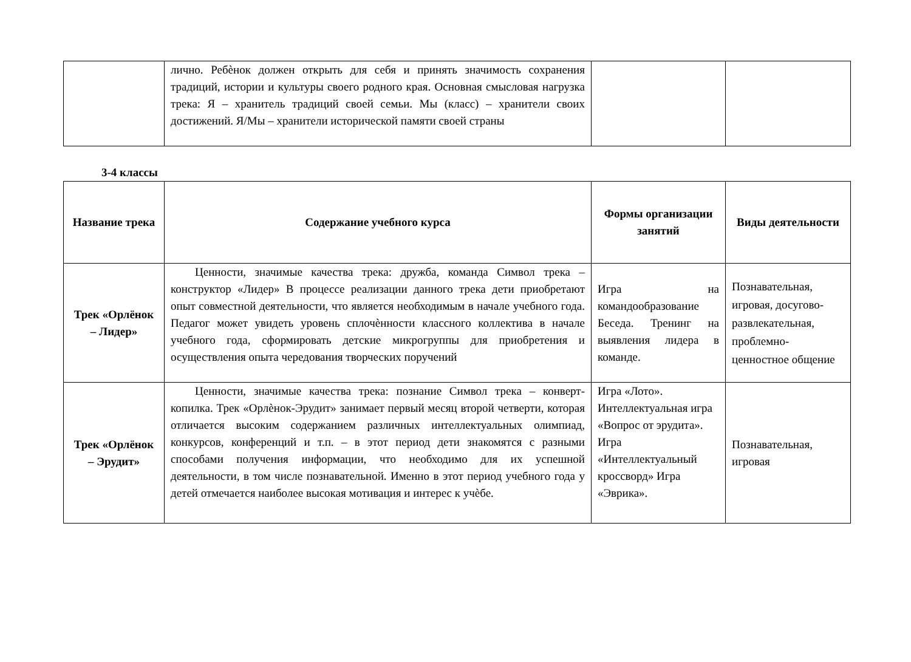| | лично. Ребѐнок должен открыть для себя и принять значимость сохранения традиций, истории и культуры своего родного края. Основная смысловая нагрузка трека: Я – хранитель традиций своей семьи. Мы (класс) – хранители своих достижений. Я/Мы – хранители исторической памяти своей страны | | |
3-4 классы
| Название трека | Содержание учебного курса | Формы организации занятий | Виды деятельности |
| --- | --- | --- | --- |
| Трек «Орлёнок – Лидер» | Ценности, значимые качества трека: дружба, команда Символ трека – конструктор «Лидер» В процессе реализации данного трека дети приобретают опыт совместной деятельности, что является необходимым в начале учебного года. Педагог может увидеть уровень сплочѐнности классного коллектива в начале учебного года, сформировать детские микрогруппы для приобретения и осуществления опыта чередования творческих поручений | Игра на командообразование Беседа. Тренинг на выявления лидера в команде. | Познавательная, игровая, досугово-развлекательная, проблемно-ценностное общение |
| Трек «Орлёнок – Эрудит» | Ценности, значимые качества трека: познание Символ трека – конверт- копилка. Трек «Орлѐнок-Эрудит» занимает первый месяц второй четверти, которая отличается высоким содержанием различных интеллектуальных олимпиад, конкурсов, конференций и т.п. – в этот период дети знакомятся с разными способами получения информации, что необходимо для их успешной деятельности, в том числе познавательной. Именно в этот период учебного года у детей отмечается наиболее высокая мотивация и интерес к учѐбе. | Игра «Лото». Интеллектуальная игра «Вопрос от эрудита». Игра «Интеллектуальный кроссворд» Игра «Эврика». | Познавательная, игровая |